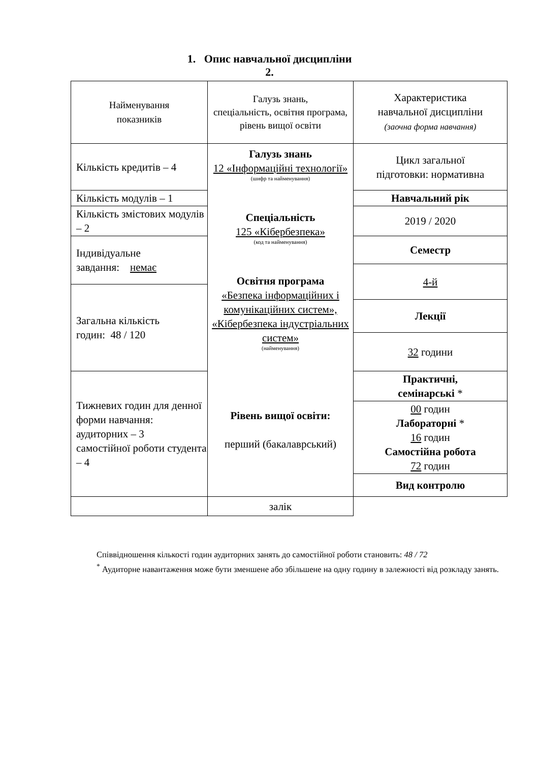1. Опис навчальної дисципліни
2.
| Найменування показників | Галузь знань, спеціальність, освітня програма, рівень вищої освіти | Характеристика навчальної дисципліни (заочна форма навчання) |
| Кількість кредитів – 4 | Галузь знань 12 «Інформаційні технології» (шифр та найменування) Спеціальність 125 «Кібербезпека» (код та найменування) Освітня програма «Безпека інформаційних і комунікаційних систем», «Кібербезпека індустріальних систем» (найменування) Рівень вищої освіти: перший (бакалаврський) | Цикл загальної підготовки: нормативна |
| Кількість модулів – 1 | | Навчальний рік |
| Кількість змістових модулів – 2 | | 2019 / 2020 |
| Індивідуальне завдання: немає | | Семестр |
| | | 4-й |
| Загальна кількість годин: 48 / 120 | | |
| | | Лекції |
| | | 32 години |
| Тижневих годин для денної форми навчання: аудиторних – 3 самостійної роботи студента – 4 | | Практичні, семінарські * |
| | | 00 годин Лабораторні * 16 годин Самостійна робота 72 годин |
| | | Вид контролю |
| | залік | |
Співвідношення кількості годин аудиторних занять до самостійної роботи становить: 48 / 72
<sup>*</sup> Аудиторне навантаження може бути зменшене або збільшене на одну годину в залежності від розкладу занять.